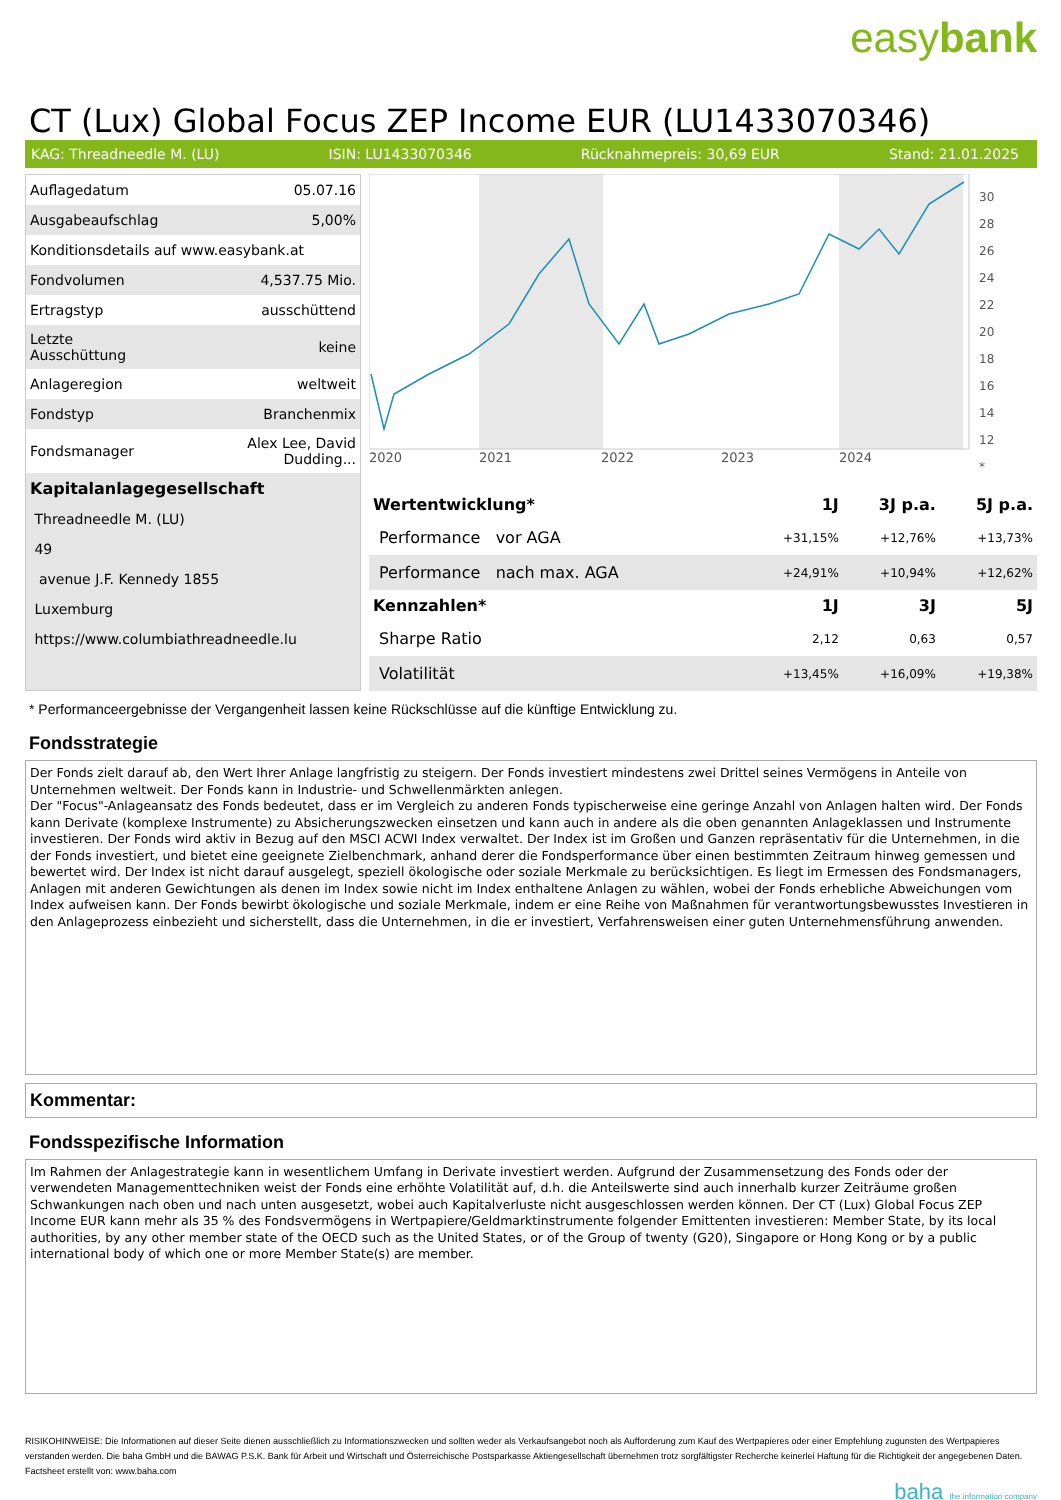easybank
CT (Lux) Global Focus ZEP Income EUR (LU1433070346)
KAG: Threadneedle M. (LU) ISIN: LU1433070346 Rücknahmepreis: 30,69 EUR Stand: 21.01.2025
| Auflagedatum | 05.07.16 |
| Ausgabeaufschlag | 5,00% |
| Konditionsdetails auf www.easybank.at | |
| Fondvolumen | 4,537.75 Mio. |
| Ertragstyp | ausschüttend |
| Letzte Ausschüttung | keine |
| Anlageregion | weltweit |
| Fondstyp | Branchenmix |
| Fondsmanager | Alex Lee, David Dudding... |
| Kapitalanlagegesellschaft | |
| Threadneedle M. (LU) | |
| 49 | |
| avenue J.F. Kennedy 1855 | |
| Luxemburg | |
| https://www.columbiathreadneedle.lu | |
2020
2021
2022
2023
2024
30
28
26
24
22
20
18
16
14
12
*
| Wertentwicklung* | 1J | 3J p.a. | 5J p.a. |
| --- | --- | --- | --- |
| Performance vor AGA | +31,15% | +12,76% | +13,73% |
| Performance nach max. AGA | +24,91% | +10,94% | +12,62% |
| Kennzahlen* | 1J | 3J | 5J |
| Sharpe Ratio | 2,12 | 0,63 | 0,57 |
| Volatilität | +13,45% | +16,09% | +19,38% |
* Performanceergebnisse der Vergangenheit lassen keine Rückschlüsse auf die künftige Entwicklung zu.
Fondsstrategie
Der Fonds zielt darauf ab, den Wert Ihrer Anlage langfristig zu steigern. Der Fonds investiert mindestens zwei Drittel seines Vermögens in Anteile von Unternehmen weltweit. Der Fonds kann in Industrie- und Schwellenmärkten anlegen.
Der "Focus"-Anlageansatz des Fonds bedeutet, dass er im Vergleich zu anderen Fonds typischerweise eine geringe Anzahl von Anlagen halten wird. Der Fonds kann Derivate (komplexe Instrumente) zu Absicherungszwecken einsetzen und kann auch in andere als die oben genannten Anlageklassen und Instrumente investieren. Der Fonds wird aktiv in Bezug auf den MSCI ACWI Index verwaltet. Der Index ist im Großen und Ganzen repräsentativ für die Unternehmen, in die der Fonds investiert, und bietet eine geeignete Zielbenchmark, anhand derer die Fondsperformance über einen bestimmten Zeitraum hinweg gemessen und bewertet wird. Der Index ist nicht darauf ausgelegt, speziell ökologische oder soziale Merkmale zu berücksichtigen. Es liegt im Ermessen des Fondsmanagers, Anlagen mit anderen Gewichtungen als denen im Index sowie nicht im Index enthaltene Anlagen zu wählen, wobei der Fonds erhebliche Abweichungen vom Index aufweisen kann. Der Fonds bewirbt ökologische und soziale Merkmale, indem er eine Reihe von Maßnahmen für verantwortungsbewusstes Investieren in den Anlageprozess einbezieht und sicherstellt, dass die Unternehmen, in die er investiert, Verfahrensweisen einer guten Unternehmensführung anwenden.
Kommentar:
Fondsspezifische Information
Im Rahmen der Anlagestrategie kann in wesentlichem Umfang in Derivate investiert werden. Aufgrund der Zusammensetzung des Fonds oder der verwendeten Managementtechniken weist der Fonds eine erhöhte Volatilität auf, d.h. die Anteilswerte sind auch innerhalb kurzer Zeiträume großen Schwankungen nach oben und nach unten ausgesetzt, wobei auch Kapitalverluste nicht ausgeschlossen werden können. Der CT (Lux) Global Focus ZEP Income EUR kann mehr als 35 % des Fondsvermögens in Wertpapiere/Geldmarktinstrumente folgender Emittenten investieren: Member State, by its local authorities, by any other member state of the OECD such as the United States, or of the Group of twenty (G20), Singapore or Hong Kong or by a public international body of which one or more Member State(s) are member.
RISIKOHINWEISE: Die Informationen auf dieser Seite dienen ausschließlich zu Informationszwecken und sollten weder als Verkaufsangebot noch als Aufforderung zum Kauf des Wertpapieres oder einer Empfehlung zugunsten des Wertpapieres verstanden werden. Die baha GmbH und die BAWAG P.S.K. Bank für Arbeit und Wirtschaft und Österreichische Postsparkasse Aktiengesellschaft übernehmen trotz sorgfältigster Recherche keinerlei Haftung für die Richtigkeit der angegebenen Daten.
Factsheet erstellt von: www.baha.com
baha the information company